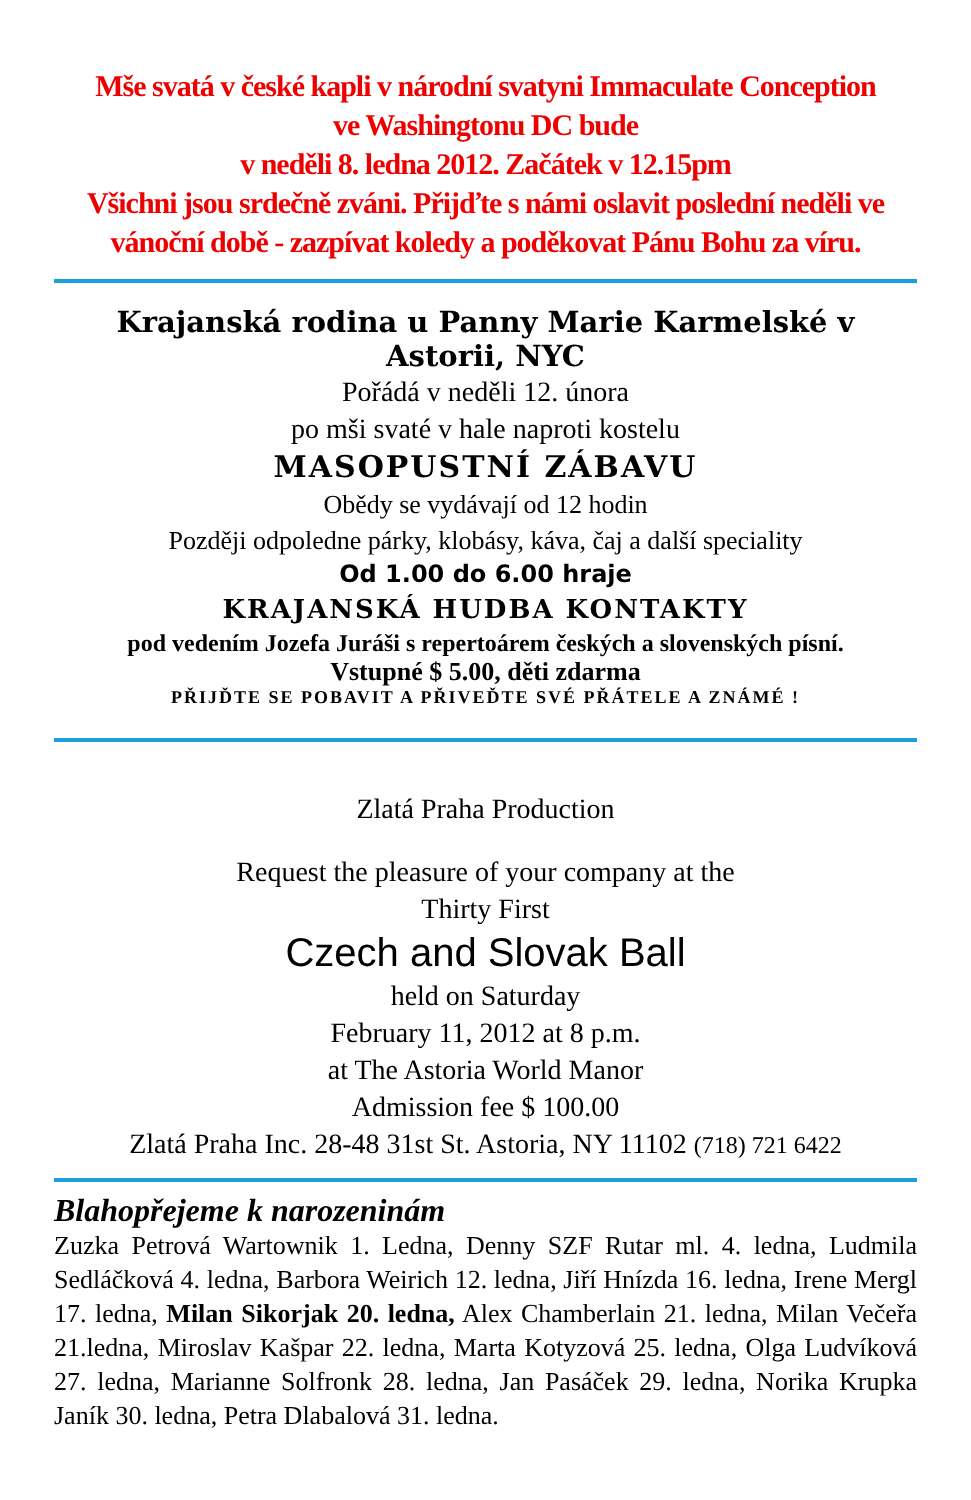Mše svatá v české kapli v národní svatyni Immaculate Conception
ve Washingtonu DC bude
v neděli 8. ledna 2012. Začátek v 12.15pm
Všichni jsou srdečně zváni. Přijďte s námi oslavit poslední neděli ve vánoční době - zazpívat koledy a poděkovat Pánu Bohu za víru.
Krajanská rodina u Panny Marie Karmelské v Astorii, NYC
Pořádá v neděli 12. února
po mši svaté v hale naproti kostelu
MASOPUSTNÍ ZÁBAVU
Obědy se vydávají od 12 hodin
Později odpoledne párky, klobásy, káva, čaj a další speciality
Od 1.00 do 6.00 hraje
KRAJANSKÁ HUDBA KONTAKTY
pod vedením Jozefa Juráši s repertoárem českých a slovenských písní.
Vstupné $ 5.00, děti zdarma
PŘIJĎTE SE POBAVIT A PŘIVEĎTE SVÉ PŘÁTELE A ZNÁMÉ !
Zlatá Praha Production
Request the pleasure of your company at the
Thirty First
Czech and Slovak Ball
held on Saturday
February 11, 2012 at 8 p.m.
at The Astoria World Manor
Admission fee $ 100.00
Zlatá Praha Inc. 28-48 31st St. Astoria, NY 11102 (718) 721 6422
Blahopřejeme k narozeninám
Zuzka Petrová Wartownik 1. Ledna, Denny SZF Rutar ml. 4. ledna, Ludmila Sedláčková 4. ledna, Barbora Weirich 12. ledna, Jiří Hnízda 16. ledna, Irene Mergl 17. ledna, Milan Sikorjak 20. ledna, Alex Chamberlain 21. ledna, Milan Večeřa 21.ledna, Miroslav Kašpar 22. ledna, Marta Kotyzová 25. ledna, Olga Ludvíková 27. ledna, Marianne Solfronk 28. ledna, Jan Pasáček 29. ledna, Norika Krupka Janík 30. ledna, Petra Dlabalová 31. ledna.